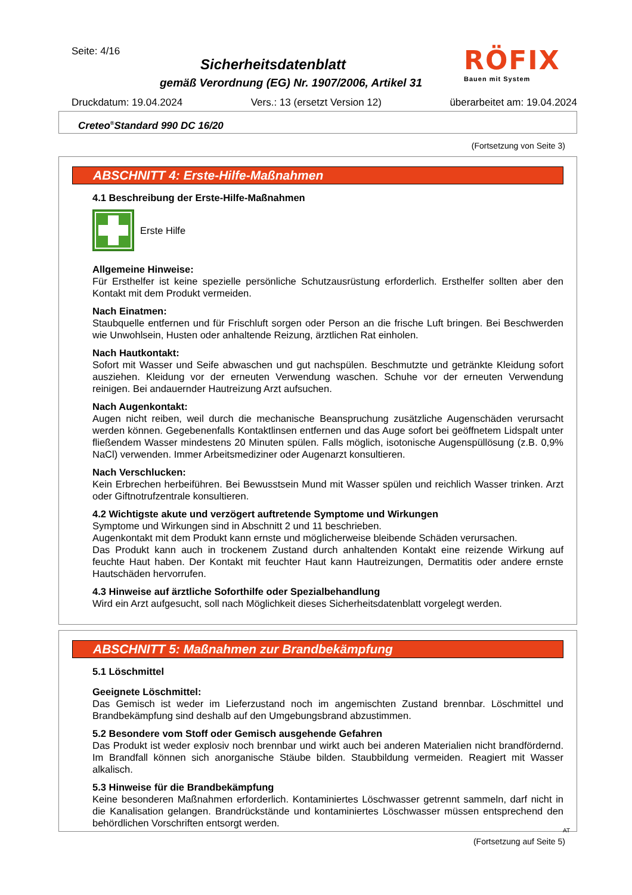Seite: 4/16
RÖFIX
Bauen mit System
Sicherheitsdatenblatt
gemäß Verordnung (EG) Nr. 1907/2006, Artikel 31
Druckdatum: 19.04.2024 Vers.: 13 (ersetzt Version 12) überarbeitet am: 19.04.2024
Creteo<sup>®</sup>Standard 990 DC 16/20
(Fortsetzung von Seite 3)
ABSCHNITT 4: Erste-Hilfe-Maßnahmen
4.1 Beschreibung der Erste-Hilfe-Maßnahmen
Erste Hilfe
Allgemeine Hinweise:
Für Ersthelfer ist keine spezielle persönliche Schutzausrüstung erforderlich. Ersthelfer sollten aber den Kontakt mit dem Produkt vermeiden.
Nach Einatmen:
Staubquelle entfernen und für Frischluft sorgen oder Person an die frische Luft bringen. Bei Beschwerden wie Unwohlsein, Husten oder anhaltende Reizung, ärztlichen Rat einholen.
Nach Hautkontakt:
Sofort mit Wasser und Seife abwaschen und gut nachspülen. Beschmutzte und getränkte Kleidung sofort ausziehen. Kleidung vor der erneuten Verwendung waschen. Schuhe vor der erneuten Verwendung reinigen. Bei andauernder Hautreizung Arzt aufsuchen.
Nach Augenkontakt:
Augen nicht reiben, weil durch die mechanische Beanspruchung zusätzliche Augenschäden verursacht werden können. Gegebenenfalls Kontaktlinsen entfernen und das Auge sofort bei geöffnetem Lidspalt unter fließendem Wasser mindestens 20 Minuten spülen. Falls möglich, isotonische Augenspüllösung (z.B. 0,9% NaCl) verwenden. Immer Arbeitsmediziner oder Augenarzt konsultieren.
Nach Verschlucken:
Kein Erbrechen herbeiführen. Bei Bewusstsein Mund mit Wasser spülen und reichlich Wasser trinken. Arzt oder Giftnotrufzentrale konsultieren.
4.2 Wichtigste akute und verzögert auftretende Symptome und Wirkungen
Symptome und Wirkungen sind in Abschnitt 2 und 11 beschrieben.
Augenkontakt mit dem Produkt kann ernste und möglicherweise bleibende Schäden verursachen.
Das Produkt kann auch in trockenem Zustand durch anhaltenden Kontakt eine reizende Wirkung auf feuchte Haut haben. Der Kontakt mit feuchter Haut kann Hautreizungen, Dermatitis oder andere ernste Hautschäden hervorrufen.
4.3 Hinweise auf ärztliche Soforthilfe oder Spezialbehandlung
Wird ein Arzt aufgesucht, soll nach Möglichkeit dieses Sicherheitsdatenblatt vorgelegt werden.
ABSCHNITT 5: Maßnahmen zur Brandbekämpfung
5.1 Löschmittel
Geeignete Löschmittel:
Das Gemisch ist weder im Lieferzustand noch im angemischten Zustand brennbar. Löschmittel und Brandbekämpfung sind deshalb auf den Umgebungsbrand abzustimmen.
5.2 Besondere vom Stoff oder Gemisch ausgehende Gefahren
Das Produkt ist weder explosiv noch brennbar und wirkt auch bei anderen Materialien nicht brandfördernd. Im Brandfall können sich anorganische Stäube bilden. Staubbildung vermeiden. Reagiert mit Wasser alkalisch.
5.3 Hinweise für die Brandbekämpfung
Keine besonderen Maßnahmen erforderlich. Kontaminiertes Löschwasser getrennt sammeln, darf nicht in die Kanalisation gelangen. Brandrückstände und kontaminiertes Löschwasser müssen entsprechend den behördlichen Vorschriften entsorgt werden.
AT
(Fortsetzung auf Seite 5)